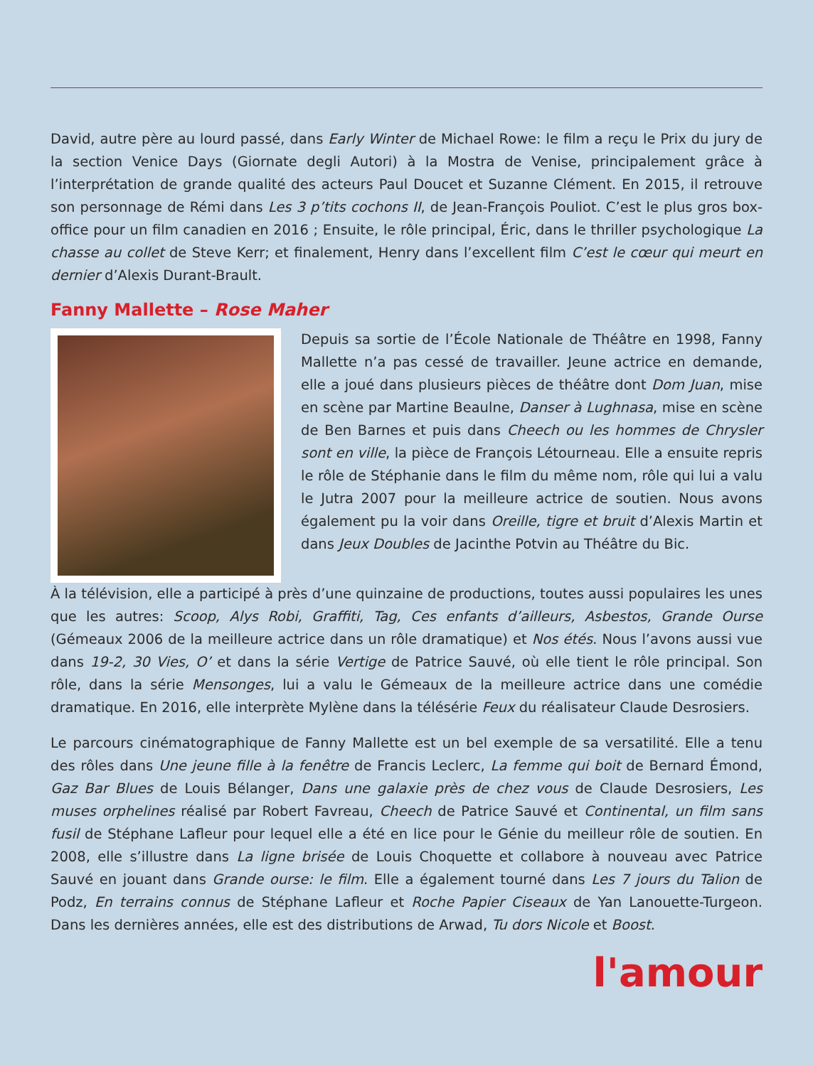David, autre père au lourd passé, dans Early Winter de Michael Rowe: le film a reçu le Prix du jury de la section Venice Days (Giornate degli Autori) à la Mostra de Venise, principalement grâce à l’interprétation de grande qualité des acteurs Paul Doucet et Suzanne Clément. En 2015, il retrouve son personnage de Rémi dans Les 3 p’tits cochons II, de Jean-François Pouliot. C’est le plus gros box-office pour un film canadien en 2016 ; Ensuite, le rôle principal, Éric, dans le thriller psychologique La chasse au collet de Steve Kerr; et finalement, Henry dans l’excellent film C’est le cœur qui meurt en dernier d’Alexis Durant-Brault.
Fanny Mallette – Rose Maher
Depuis sa sortie de l’École Nationale de Théâtre en 1998, Fanny Mallette n’a pas cessé de travailler. Jeune actrice en demande, elle a joué dans plusieurs pièces de théâtre dont Dom Juan, mise en scène par Martine Beaulne, Danser à Lughnasa, mise en scène de Ben Barnes et puis dans Cheech ou les hommes de Chrysler sont en ville, la pièce de François Létourneau. Elle a ensuite repris le rôle de Stéphanie dans le film du même nom, rôle qui lui a valu le Jutra 2007 pour la meilleure actrice de soutien. Nous avons également pu la voir dans Oreille, tigre et bruit d’Alexis Martin et dans Jeux Doubles de Jacinthe Potvin au Théâtre du Bic.
À la télévision, elle a participé à près d’une quinzaine de productions, toutes aussi populaires les unes que les autres: Scoop, Alys Robi, Graffiti, Tag, Ces enfants d’ailleurs, Asbestos, Grande Ourse (Gémeaux 2006 de la meilleure actrice dans un rôle dramatique) et Nos étés. Nous l’avons aussi vue dans 19-2, 30 Vies, O’ et dans la série Vertige de Patrice Sauvé, où elle tient le rôle principal. Son rôle, dans la série Mensonges, lui a valu le Gémeaux de la meilleure actrice dans une comédie dramatique. En 2016, elle interprète Mylène dans la télésérie Feux du réalisateur Claude Desrosiers.
Le parcours cinématographique de Fanny Mallette est un bel exemple de sa versatilité. Elle a tenu des rôles dans Une jeune fille à la fenêtre de Francis Leclerc, La femme qui boit de Bernard Émond, Gaz Bar Blues de Louis Bélanger, Dans une galaxie près de chez vous de Claude Desrosiers, Les muses orphelines réalisé par Robert Favreau, Cheech de Patrice Sauvé et Continental, un film sans fusil de Stéphane Lafleur pour lequel elle a été en lice pour le Génie du meilleur rôle de soutien. En 2008, elle s’illustre dans La ligne brisée de Louis Choquette et collabore à nouveau avec Patrice Sauvé en jouant dans Grande ourse: le film. Elle a également tourné dans Les 7 jours du Talion de Podz, En terrains connus de Stéphane Lafleur et Roche Papier Ciseaux de Yan Lanouette-Turgeon. Dans les dernières années, elle est des distributions de Arwad, Tu dors Nicole et Boost.
l'amour